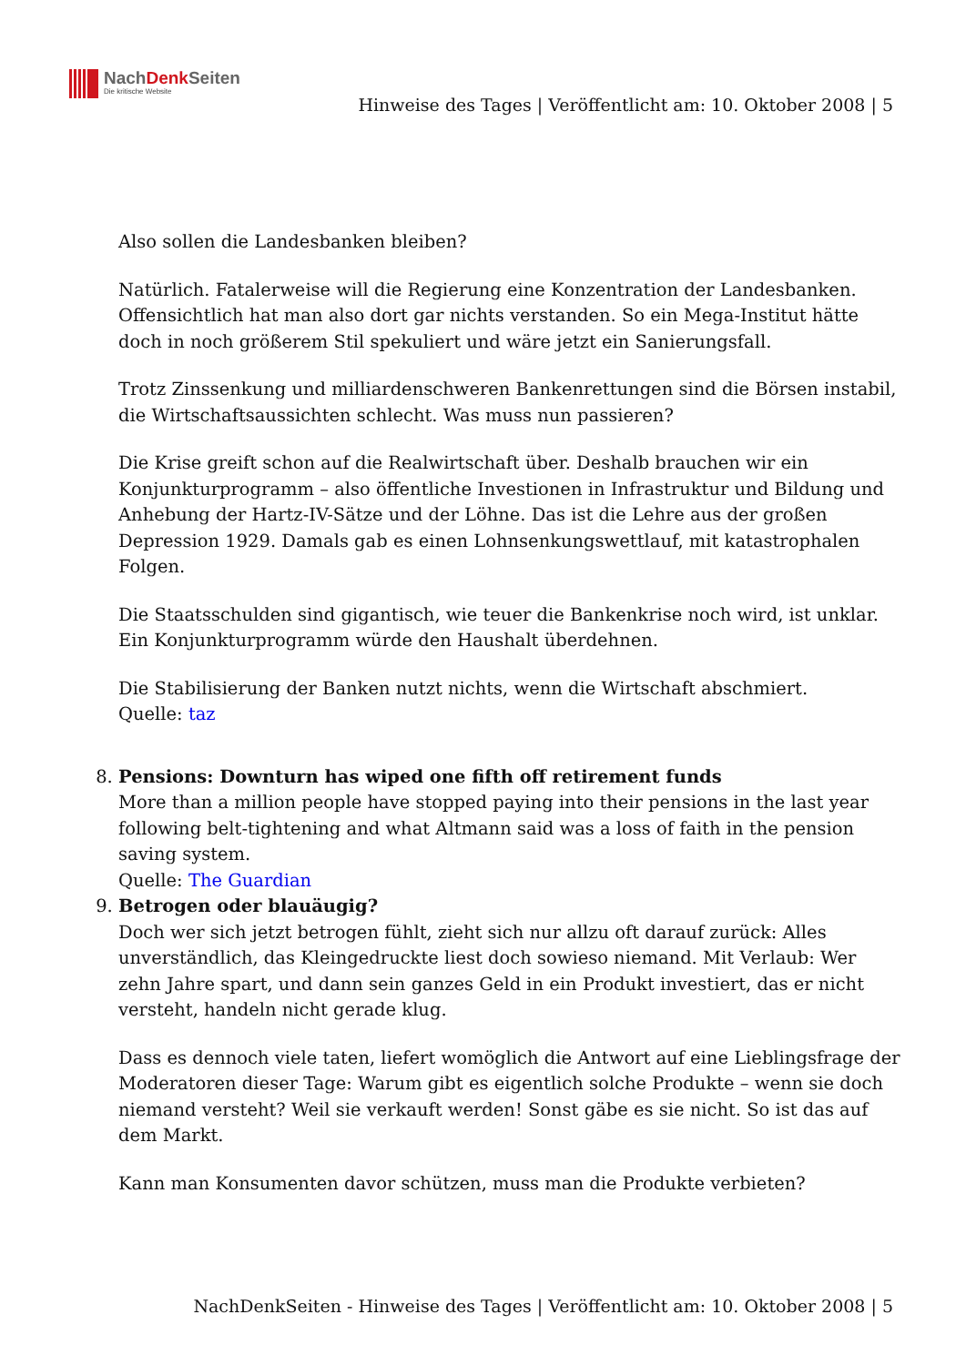NachDenk Seiten
Die kritische Website
Hinweise des Tages | Veröffentlicht am: 10. Oktober 2008 | 5
Also sollen die Landesbanken bleiben?
Natürlich. Fatalerweise will die Regierung eine Konzentration der Landesbanken. Offensichtlich hat man also dort gar nichts verstanden. So ein Mega-Institut hätte doch in noch größerem Stil spekuliert und wäre jetzt ein Sanierungsfall.
Trotz Zinssenkung und milliardenschweren Bankenrettungen sind die Börsen instabil, die Wirtschaftsaussichten schlecht. Was muss nun passieren?
Die Krise greift schon auf die Realwirtschaft über. Deshalb brauchen wir ein Konjunkturprogramm – also öffentliche Investionen in Infrastruktur und Bildung und Anhebung der Hartz-IV-Sätze und der Löhne. Das ist die Lehre aus der großen Depression 1929. Damals gab es einen Lohnsenkungswettlauf, mit katastrophalen Folgen.
Die Staatsschulden sind gigantisch, wie teuer die Bankenkrise noch wird, ist unklar. Ein Konjunkturprogramm würde den Haushalt überdehnen.
Die Stabilisierung der Banken nutzt nichts, wenn die Wirtschaft abschmiert.
Quelle: taz
8. Pensions: Downturn has wiped one fifth off retirement funds
More than a million people have stopped paying into their pensions in the last year following belt-tightening and what Altmann said was a loss of faith in the pension saving system.
Quelle: The Guardian
9. Betrogen oder blauäugig?
Doch wer sich jetzt betrogen fühlt, zieht sich nur allzu oft darauf zurück: Alles unverständlich, das Kleingedruckte liest doch sowieso niemand. Mit Verlaub: Wer zehn Jahre spart, und dann sein ganzes Geld in ein Produkt investiert, das er nicht versteht, handeln nicht gerade klug.
Dass es dennoch viele taten, liefert womöglich die Antwort auf eine Lieblingsfrage der Moderatoren dieser Tage: Warum gibt es eigentlich solche Produkte – wenn sie doch niemand versteht? Weil sie verkauft werden! Sonst gäbe es sie nicht. So ist das auf dem Markt.
Kann man Konsumenten davor schützen, muss man die Produkte verbieten?
NachDenkSeiten - Hinweise des Tages | Veröffentlicht am: 10. Oktober 2008 | 5